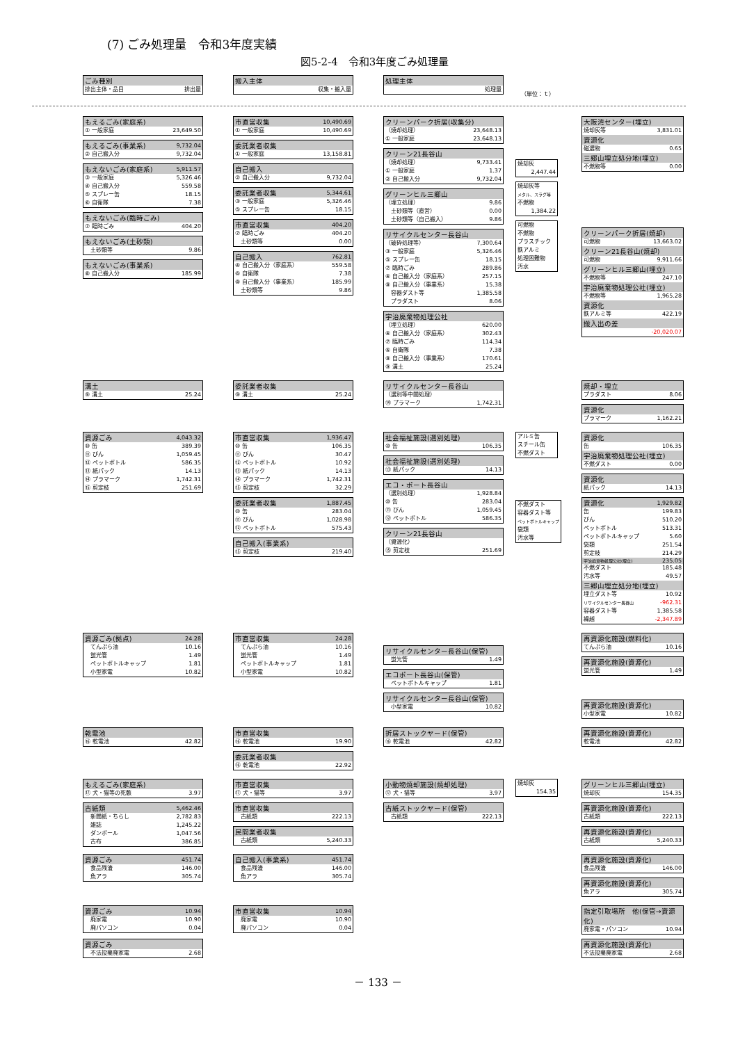(7) ごみ処理量　令和3年度実績
図5-2-4　令和3年度ごみ処理量
| ごみ種別 | |
| --- | --- |
| 排出主体・品目 | 排出量 |
| 搬入主体 |
| --- |
| 収集・搬入量 |
| 処理主体 |
| --- |
| 処理量 |
（単位：ｔ）
| もえるごみ(家庭系) | |
| --- | --- |
| ① 一般家庭 | 23,649.50 |
| もえるごみ(事業系) | 9,732.04 |
| --- | --- |
| ② 自己搬入分 | 9,732.04 |
| もえないごみ(家庭系) | 5,911.57 |
| --- | --- |
| ③ 一般家庭 | 5,326.46 |
| ④ 自己搬入分 | 559.58 |
| ⑤ スプレー缶 | 18.15 |
| ⑥ 自衛隊 | 7.38 |
| もえないごみ(臨時ごみ) | |
| --- | --- |
| ⑦ 臨時ごみ | 404.20 |
| もえないごみ(土砂類) | |
| --- | --- |
| 土砂類等 | 9.86 |
| もえないごみ(事業系) | |
| --- | --- |
| ⑧ 自己搬入分 | 185.99 |
| 市直営収集 | 10,490.69 |
| --- | --- |
| ① 一般家庭 | 10,490.69 |
| 委託業者収集 | |
| --- | --- |
| ① 一般家庭 | 13,158.81 |
| 自己搬入 | |
| --- | --- |
| ② 自己搬入分 | 9,732.04 |
| 委託業者収集 | 5,344.61 |
| --- | --- |
| ③ 一般家庭 | 5,326.46 |
| ⑤ スプレー缶 | 18.15 |
| 市直営収集 | 404.20 |
| --- | --- |
| ⑦ 臨時ごみ | 404.20 |
| 土砂類等 | 0.00 |
| 自己搬入 | 762.81 |
| --- | --- |
| ④ 自己搬入分（家庭系） | 559.58 |
| ⑥ 自衛隊 | 7.38 |
| ⑧ 自己搬入分（事業系） | 185.99 |
| 土砂類等 | 9.86 |
| クリーンパーク折居(収集分) | |
| --- | --- |
| （焼却処理） | 23,648.13 |
| ① 一般家庭 | 23,648.13 |
| クリーン21長谷山 | |
| --- | --- |
| （焼却処理） | 9,733.41 |
| ① 一般家庭 | 1.37 |
| ② 自己搬入分 | 9,732.04 |
| グリーンヒル三郷山 | |
| --- | --- |
| （埋立処理） | 9.86 |
| 土砂類等（直営） | 0.00 |
| 土砂類等（自己搬入） | 9.86 |
| リサイクルセンター長谷山 | |
| --- | --- |
| （破砕処理等） | 7,300.64 |
| ③ 一般家庭 | 5,326.46 |
| ⑤ スプレー缶 | 18.15 |
| ⑦ 臨時ごみ | 289.86 |
| ④ 自己搬入分（家庭系） | 257.15 |
| ⑧ 自己搬入分（事業系） | 15.38 |
| 容器ダスト等 | 1,385.58 |
| プラダスト | 8.06 |
| 宇治廃棄物処理公社 | |
| --- | --- |
| （埋立処理） | 620.00 |
| ④ 自己搬入分（家庭系） | 302.43 |
| ⑦ 臨時ごみ | 114.34 |
| ⑥ 自衛隊 | 7.38 |
| ⑧ 自己搬入分（事業系） | 170.61 |
| ⑨ 溝土 | 25.24 |
| 焼却灰 |
| 2,447.44 |
| 焼却灰等 |
| メタル、スラグ等 |
| 不燃物 |
| 1,384.22 |
| 可燃物 |
| 不燃物 |
| プラスチック |
| 鉄アルミ |
| 処理困難物 |
| 汚水 |
| 大阪湾センター(埋立) | |
| --- | --- |
| 焼却灰等 | 3,831.01 |
| 資源化 | |
| 磁選物 | 0.65 |
| 三郷山埋立処分地(埋立) | |
| 不燃物等 | 0.00 |
| クリーンパーク折居(焼却) | |
| --- | --- |
| 可燃物 | 13,663.02 |
| クリーン21長谷山(焼却) | |
| 可燃物 | 9,911.66 |
| グリーンヒル三郷山(埋立) | |
| 不燃物等 | 247.10 |
| 宇治廃棄物処理公社(埋立) | |
| 不燃物等 | 1,965.28 |
| 資源化 | |
| 鉄アルミ等 | 422.19 |
| 搬入出の差 | |
| | -20,020.07 |
| 溝土 | |
| --- | --- |
| ⑨ 溝土 | 25.24 |
| 委託業者収集 | |
| --- | --- |
| ⑨ 溝土 | 25.24 |
| リサイクルセンター長谷山 | |
| --- | --- |
| （選別等中間処理） | |
| ⑭ プラマーク | 1,742.31 |
| 焼却・埋立 | |
| --- | --- |
| プラダスト | 8.06 |
| 資源化 | |
| --- | --- |
| プラマーク | 1,162.21 |
| 資源ごみ | 4,043.32 |
| --- | --- |
| ⑩ 缶 | 389.39 |
| ⑪ びん | 1,059.45 |
| ⑫ ペットボトル | 586.35 |
| ⑬ 紙パック | 14.13 |
| ⑭ プラマーク | 1,742.31 |
| ⑮ 剪定枝 | 251.69 |
| 市直営収集 | 1,936.47 |
| --- | --- |
| ⑩ 缶 | 106.35 |
| ⑪ びん | 30.47 |
| ⑫ ペットボトル | 10.92 |
| ⑬ 紙パック | 14.13 |
| ⑭ プラマーク | 1,742.31 |
| ⑮ 剪定枝 | 32.29 |
| 委託業者収集 | 1,887.45 |
| --- | --- |
| ⑩ 缶 | 283.04 |
| ⑪ びん | 1,028.98 |
| ⑫ ペットボトル | 575.43 |
| 自己搬入(事業系) | |
| --- | --- |
| ⑮ 剪定枝 | 219.40 |
| 社会福祉施設(選別処理) | |
| --- | --- |
| ⑩ 缶 | 106.35 |
| 社会福祉施設(選別処理) | |
| --- | --- |
| ⑬ 紙パック | 14.13 |
| エコ・ポート長谷山 | |
| --- | --- |
| （選別処理） | 1,928.84 |
| ⑩ 缶 | 283.04 |
| ⑪ びん | 1,059.45 |
| ⑫ ペットボトル | 586.35 |
| クリーン21長谷山 | |
| --- | --- |
| （資源化） | |
| ⑮ 剪定枝 | 251.69 |
| アルミ缶 |
| スチール缶 |
| 不燃ダスト |
| 不燃ダスト |
| 容器ダスト等 |
| ペットボトルキャップ |
| 袋類 |
| 汚水等 |
| 資源化 | |
| --- | --- |
| 缶 | 106.35 |
| 宇治廃棄物処理公社(埋立) | |
| 不燃ダスト | 0.00 |
| 資源化 | |
| --- | --- |
| 紙パック | 14.13 |
| 資源化 | 1,929.82 |
| --- | --- |
| 缶 | 199.83 |
| びん | 510.20 |
| ペットボトル | 513.31 |
| ペットボトルキャップ | 5.60 |
| 袋類 | 251.54 |
| 剪定枝 | 214.29 |
| 宇治廃棄物処理公社(埋立) | 235.05 |
| 不燃ダスト | 185.48 |
| 汚水等 | 49.57 |
| 三郷山埋立処分地(埋立) | |
| 埋立ダスト等 | 10.92 |
| リサイクルセンター長谷山 | -962.31 |
| 容器ダスト等 | 1,385.58 |
| 繰越 | -2,347.89 |
| 資源ごみ(拠点) | 24.28 |
| --- | --- |
| てんぷら油 | 10.16 |
| 蛍光管 | 1.49 |
| ペットボトルキャップ | 1.81 |
| 小型家電 | 10.82 |
| 市直営収集 | 24.28 |
| --- | --- |
| てんぷら油 | 10.16 |
| 蛍光管 | 1.49 |
| ペットボトルキャップ | 1.81 |
| 小型家電 | 10.82 |
| リサイクルセンター長谷山(保管) | |
| --- | --- |
| 蛍光管 | 1.49 |
| エコポート長谷山(保管) | |
| --- | --- |
| ペットボトルキャップ | 1.81 |
| リサイクルセンター長谷山(保管) | |
| --- | --- |
| 小型家電 | 10.82 |
| 再資源化施設(燃料化) | |
| --- | --- |
| てんぷら油 | 10.16 |
| 再資源化施設(資源化) | |
| --- | --- |
| 蛍光管 | 1.49 |
| 再資源化施設(資源化) | |
| --- | --- |
| 小型家電 | 10.82 |
| 乾電池 | |
| --- | --- |
| ⑯ 乾電池 | 42.82 |
| 市直営収集 | |
| --- | --- |
| ⑯ 乾電池 | 19.90 |
| 委託業者収集 | |
| --- | --- |
| ⑯ 乾電池 | 22.92 |
| 折居ストックヤード(保管) | |
| --- | --- |
| ⑯ 乾電池 | 42.82 |
| 再資源化施設(資源化) | |
| --- | --- |
| 乾電池 | 42.82 |
| もえるごみ(家庭系) | |
| --- | --- |
| ⑰ 犬・猫等の死骸 | 3.97 |
| 市直営収集 | |
| --- | --- |
| ⑰ 犬・猫等 | 3.97 |
| 小動物焼却施設(焼却処理) | |
| --- | --- |
| ⑰ 犬・猫等 | 3.97 |
| 焼却灰 |
| 154.35 |
| グリーンヒル三郷山(埋立) | |
| --- | --- |
| 焼却灰 | 154.35 |
| 古紙類 | 5,462.46 |
| --- | --- |
| 新聞紙・ちらし | 2,782.83 |
| 雑誌 | 1,245.22 |
| ダンボール | 1,047.56 |
| 古布 | 386.85 |
| 市直営収集 | |
| --- | --- |
| 古紙類 | 222.13 |
| 民間業者収集 | |
| --- | --- |
| 古紙類 | 5,240.33 |
| 古紙ストックヤード(保管) | |
| --- | --- |
| 古紙類 | 222.13 |
| 再資源化施設(資源化) | |
| --- | --- |
| 古紙類 | 222.13 |
| 再資源化施設(資源化) | |
| --- | --- |
| 古紙類 | 5,240.33 |
| 資源ごみ | 451.74 |
| --- | --- |
| 食品残渣 | 146.00 |
| 魚アラ | 305.74 |
| 自己搬入(事業系) | 451.74 |
| --- | --- |
| 食品残渣 | 146.00 |
| 魚アラ | 305.74 |
| 再資源化施設(資源化) | |
| --- | --- |
| 食品残渣 | 146.00 |
| 再資源化施設(資源化) | |
| --- | --- |
| 魚アラ | 305.74 |
| 資源ごみ | 10.94 |
| --- | --- |
| 廃家電 | 10.90 |
| 廃パソコン | 0.04 |
| 市直営収集 | 10.94 |
| --- | --- |
| 廃家電 | 10.90 |
| 廃パソコン | 0.04 |
| 指定引取場所 他(保管→資源化) | |
| --- | --- |
| 廃家電・パソコン | 10.94 |
| 資源ごみ | |
| --- | --- |
| 不法投棄廃家電 | 2.68 |
| 再資源化施設(資源化) | |
| --- | --- |
| 不法投棄廃家電 | 2.68 |
－ 133 －